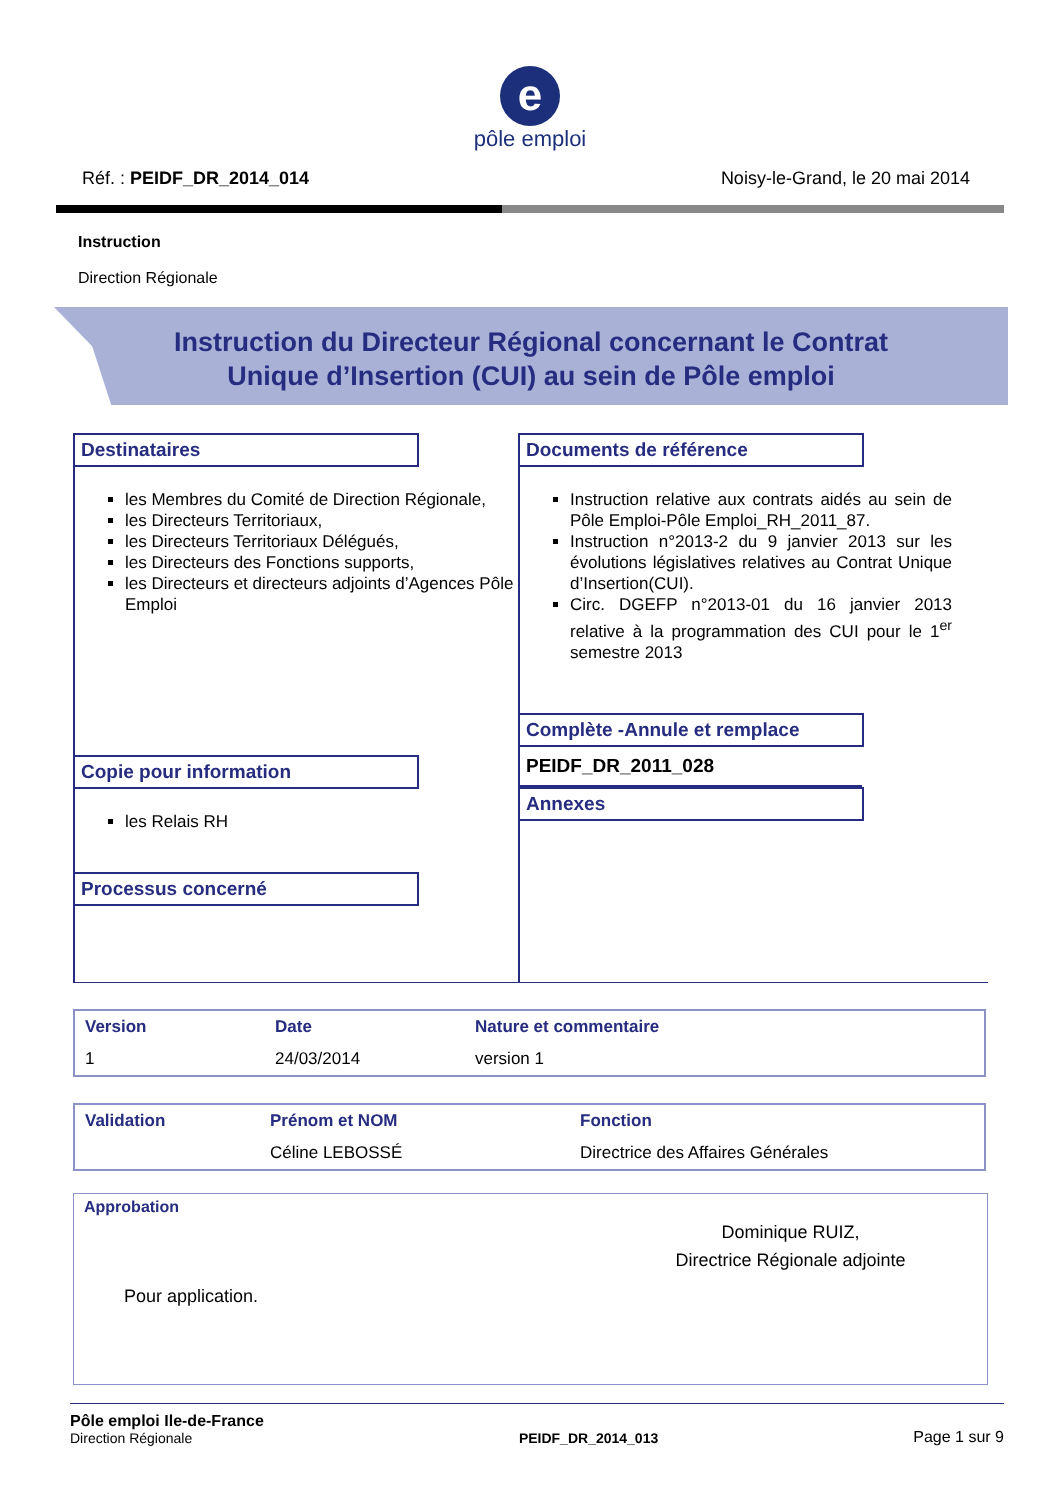e
pôle emploi
Réf. : PEIDF_DR_2014_014 Noisy-le-Grand, le 20 mai 2014
Instruction
Direction Régionale
Instruction du Directeur Régional concernant le Contrat
Unique d’Insertion (CUI) au sein de Pôle emploi
Destinataires
les Membres du Comité de Direction Régionale,
les Directeurs Territoriaux,
les Directeurs Territoriaux Délégués,
les Directeurs des Fonctions supports,
les Directeurs et directeurs adjoints d’Agences Pôle Emploi
Copie pour information
les Relais RH
Processus concerné
Documents de référence
Instruction relative aux contrats aidés au sein de Pôle Emploi-Pôle Emploi_RH_2011_87.
Instruction n°2013-2 du 9 janvier 2013 sur les évolutions législatives relatives au Contrat Unique d’Insertion(CUI).
Circ. DGEFP n°2013-01 du 16 janvier 2013 relative à la programmation des CUI pour le 1<sup>er</sup> semestre 2013
Complète -Annule et remplace
PEIDF_DR_2011_028
Annexes
| Version | Date | Nature et commentaire |
| --- | --- | --- |
| 1 | 24/03/2014 | version 1 |
| Validation | Prénom et NOM | Fonction |
| --- | --- | --- |
| | Céline LEBOSSÉ | Directrice des Affaires Générales |
Approbation
Pour application.
Dominique RUIZ,
Directrice Régionale adjointe
Pôle emploi Ile-de-France
Direction Régionale
PEIDF_DR_2014_013 Page 1 sur 9